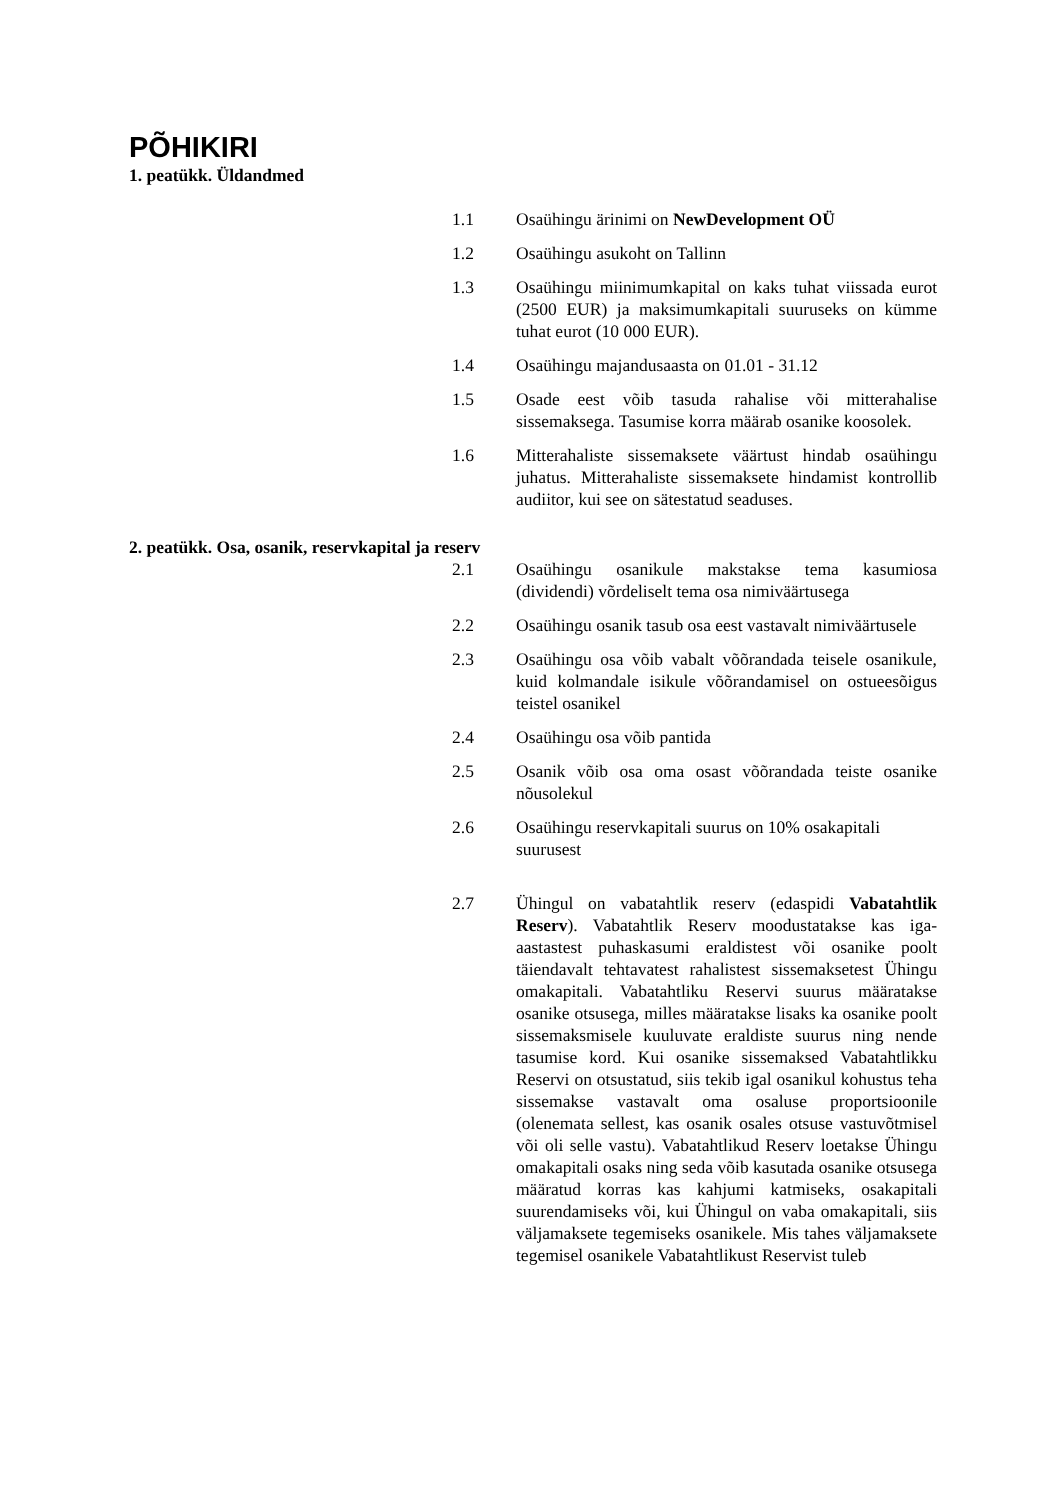PÕHIKIRI
1. peatükk. Üldandmed
1.1 Osaühingu ärinimi on NewDevelopment OÜ
1.2 Osaühingu asukoht on Tallinn
1.3 Osaühingu miinimumkapital on kaks tuhat viissada eurot (2500 EUR) ja maksimumkapitali suuruseks on kümme tuhat eurot (10 000 EUR).
1.4 Osaühingu majandusaasta on 01.01 - 31.12
1.5 Osade eest võib tasuda rahalise või mitterahalise sissemaksega. Tasumise korra määrab osanike koosolek.
1.6 Mitterahaliste sissemaksete väärtust hindab osaühingu juhatus. Mitterahaliste sissemaksete hindamist kontrollib audiitor, kui see on sätestatud seaduses.
2. peatükk. Osa, osanik, reservkapital ja reserv
2.1 Osaühingu osanikule makstakse tema kasumiosa (dividendi) võrdeliselt tema osa nimiväärtusega
2.2 Osaühingu osanik tasub osa eest vastavalt nimiväärtusele
2.3 Osaühingu osa võib vabalt võõrandada teisele osanikule, kuid kolmandale isikule võõrandamisel on ostueesõigus teistel osanikel
2.4 Osaühingu osa võib pantida
2.5 Osanik võib osa oma osast võõrandada teiste osanike nõusolekul
2.6 Osaühingu reservkapitali suurus on 10% osakapitali suurusest
2.7 Ühingul on vabatahtlik reserv (edaspidi Vabatahtlik Reserv). Vabatahtlik Reserv moodustatakse kas iga-aastastest puhaskasumi eraldistest või osanike poolt täiendavalt tehtavatest rahalistest sissemaksetest Ühingu omakapitali. Vabatahtliku Reservi suurus määratakse osanike otsusega, milles määratakse lisaks ka osanike poolt sissemaksmisele kuuluvate eraldiste suurus ning nende tasumise kord. Kui osanike sissemaksed Vabatahtlikku Reservi on otsustatud, siis tekib igal osanikul kohustus teha sissemakse vastavalt oma osaluse proportsioonile (olenemata sellest, kas osanik osales otsuse vastuvõtmisel või oli selle vastu). Vabatahtlikud Reserv loetakse Ühingu omakapitali osaks ning seda võib kasutada osanike otsusega määratud korras kas kahjumi katmiseks, osakapitali suurendamiseks või, kui Ühingul on vaba omakapitali, siis väljamaksete tegemiseks osanikele. Mis tahes väljamaksete tegemisel osanikele Vabatahtlikust Reservist tuleb